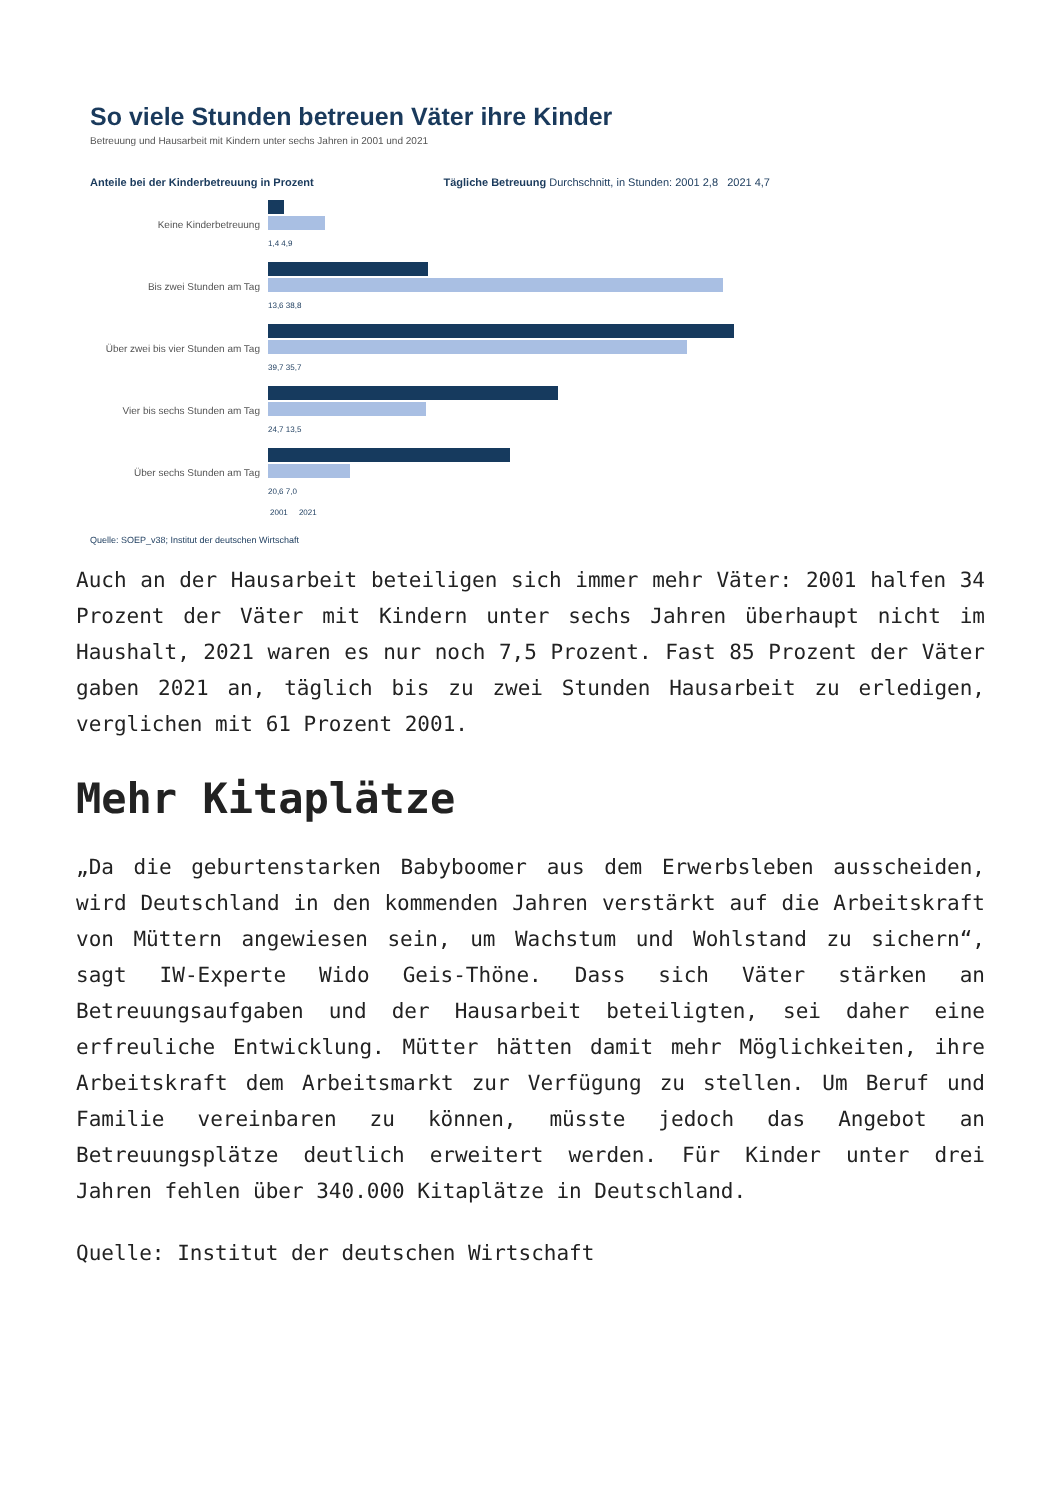So viele Stunden betreuen Väter ihre Kinder
Betreuung und Hausarbeit mit Kindern unter sechs Jahren in 2001 und 2021
Anteile bei der Kinderbetreuung in Prozent
Tägliche Betreuung Durchschnitt, in Stunden: 2001 2,8 2021 4,7
Keine Kinderbetreuung
1,4 4,9
Bis zwei Stunden am Tag
13,6 38,8
Über zwei bis vier Stunden am Tag
39,7 35,7
Vier bis sechs Stunden am Tag
24,7 13,5
Über sechs Stunden am Tag
20,6 7,0
2001 2021
Quelle: SOEP_v38; Institut der deutschen Wirtschaft
Auch an der Hausarbeit beteiligen sich immer mehr Väter: 2001 halfen 34 Prozent der Väter mit Kindern unter sechs Jahren überhaupt nicht im Haushalt, 2021 waren es nur noch 7,5 Prozent. Fast 85 Prozent der Väter gaben 2021 an, täglich bis zu zwei Stunden Hausarbeit zu erledigen, verglichen mit 61 Prozent 2001.
Mehr Kitaplätze
„Da die geburtenstarken Babyboomer aus dem Erwerbsleben ausscheiden, wird Deutschland in den kommenden Jahren verstärkt auf die Arbeitskraft von Müttern angewiesen sein, um Wachstum und Wohlstand zu sichern“, sagt IW-Experte Wido Geis-Thöne. Dass sich Väter stärken an Betreuungsaufgaben und der Hausarbeit beteiligten, sei daher eine erfreuliche Entwicklung. Mütter hätten damit mehr Möglichkeiten, ihre Arbeitskraft dem Arbeitsmarkt zur Verfügung zu stellen. Um Beruf und Familie vereinbaren zu können, müsste jedoch das Angebot an Betreuungsplätze deutlich erweitert werden. Für Kinder unter drei Jahren fehlen über 340.000 Kitaplätze in Deutschland.
Quelle: Institut der deutschen Wirtschaft